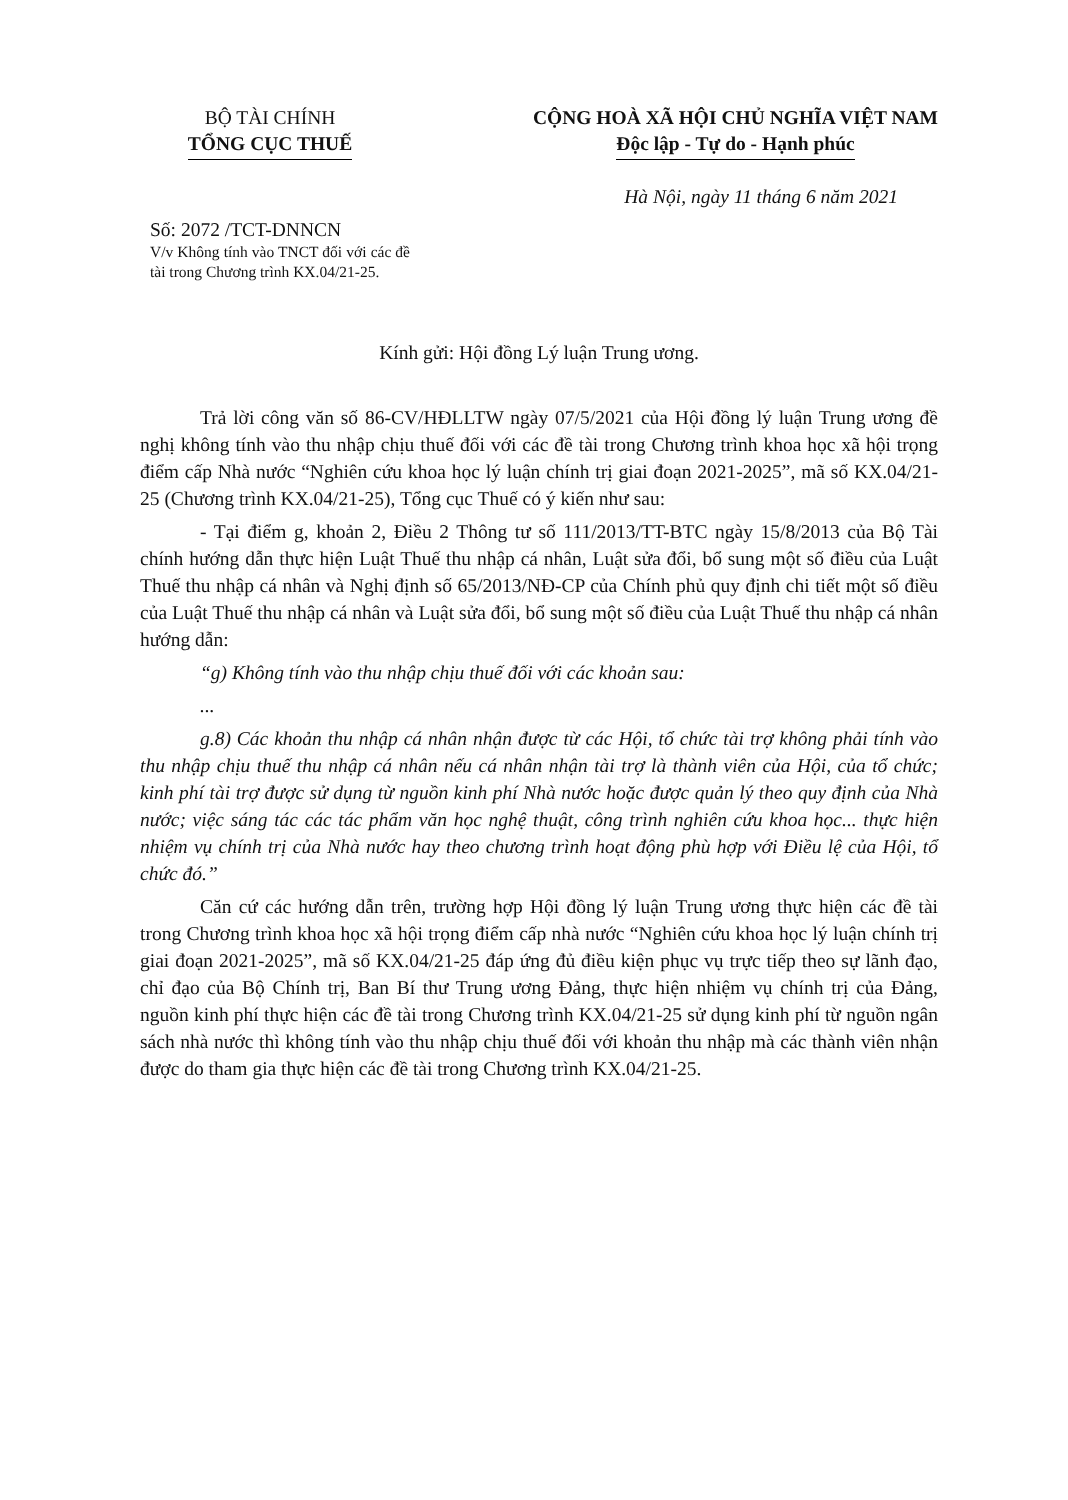BỘ TÀI CHÍNH
TỔNG CỤC THUẾ
CỘNG HOÀ XÃ HỘI CHỦ NGHĨA VIỆT NAM
Độc lập - Tự do - Hạnh phúc
Hà Nội, ngày 11 tháng 6 năm 2021
Số: 2072 /TCT-DNNCN
V/v Không tính vào TNCT đối với các đề tài trong Chương trình KX.04/21-25.
Kính gửi: Hội đồng Lý luận Trung ương.
Trả lời công văn số 86-CV/HĐLLTW ngày 07/5/2021 của Hội đồng lý luận Trung ương đề nghị không tính vào thu nhập chịu thuế đối với các đề tài trong Chương trình khoa học xã hội trọng điểm cấp Nhà nước “Nghiên cứu khoa học lý luận chính trị giai đoạn 2021-2025”, mã số KX.04/21-25 (Chương trình KX.04/21-25), Tổng cục Thuế có ý kiến như sau:
- Tại điểm g, khoản 2, Điều 2 Thông tư số 111/2013/TT-BTC ngày 15/8/2013 của Bộ Tài chính hướng dẫn thực hiện Luật Thuế thu nhập cá nhân, Luật sửa đổi, bổ sung một số điều của Luật Thuế thu nhập cá nhân và Nghị định số 65/2013/NĐ-CP của Chính phủ quy định chi tiết một số điều của Luật Thuế thu nhập cá nhân và Luật sửa đổi, bổ sung một số điều của Luật Thuế thu nhập cá nhân hướng dẫn:
“g) Không tính vào thu nhập chịu thuế đối với các khoản sau:
...
g.8) Các khoản thu nhập cá nhân nhận được từ các Hội, tổ chức tài trợ không phải tính vào thu nhập chịu thuế thu nhập cá nhân nếu cá nhân nhận tài trợ là thành viên của Hội, của tổ chức; kinh phí tài trợ được sử dụng từ nguồn kinh phí Nhà nước hoặc được quản lý theo quy định của Nhà nước; việc sáng tác các tác phẩm văn học nghệ thuật, công trình nghiên cứu khoa học... thực hiện nhiệm vụ chính trị của Nhà nước hay theo chương trình hoạt động phù hợp với Điều lệ của Hội, tổ chức đó.”
Căn cứ các hướng dẫn trên, trường hợp Hội đồng lý luận Trung ương thực hiện các đề tài trong Chương trình khoa học xã hội trọng điểm cấp nhà nước “Nghiên cứu khoa học lý luận chính trị giai đoạn 2021-2025”, mã số KX.04/21-25 đáp ứng đủ điều kiện phục vụ trực tiếp theo sự lãnh đạo, chỉ đạo của Bộ Chính trị, Ban Bí thư Trung ương Đảng, thực hiện nhiệm vụ chính trị của Đảng, nguồn kinh phí thực hiện các đề tài trong Chương trình KX.04/21-25 sử dụng kinh phí từ nguồn ngân sách nhà nước thì không tính vào thu nhập chịu thuế đối với khoản thu nhập mà các thành viên nhận được do tham gia thực hiện các đề tài trong Chương trình KX.04/21-25.